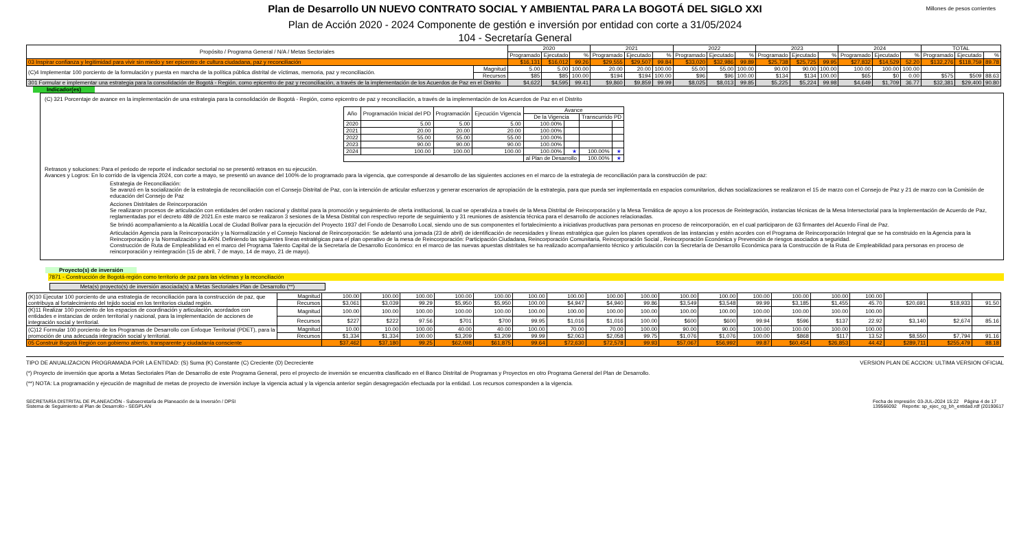Millones de pesos corrientes
Plan de Desarrollo UN NUEVO CONTRATO SOCIAL Y AMBIENTAL PARA LA BOGOTÁ DEL SIGLO XXI
Plan de Acción 2020 - 2024 Componente de gestión e inversión por entidad con corte a 31/05/2024
104 - Secretaría General
| Propósito / Programa General / N/A / Metas Sectoriales | | 2020 | | | 2021 | | | 2022 | | | 2023 | | | 2024 | | | TOTAL | | |
| --- | --- | --- | --- | --- | --- | --- | --- | --- | --- | --- | --- | --- | --- | --- | --- | --- | --- | --- | --- |
| | | Programado | Ejecutado | % | Programado | Ejecutado | % | Programado | Ejecutado | % | Programado | Ejecutado | % | Programado | Ejecutado | % | Programado | Ejecutado | % |
| 03 Inspirar confianza y legitimidad para vivir sin miedo y ser epicentro de cultura ciudadana, paz y reconciliación | | $16,131 | $16,012 | 99.26 | $29,555 | $29,507 | 99.84 | $33,020 | $32,986 | 99.89 | $25,738 | $25,725 | 99.95 | $27,832 | $14,529 | 52.20 | $132,276 | $118,759 | 89.78 |
| (C)4 Implementar 100 porciento de la formulación y puesta en marcha de la política pública distrital de víctimas, memoria, paz y reconciliación. | Magnitud | 5.00 | 5.00 | 100.00 | 20.00 | 20.00 | 100.00 | 55.00 | 55.00 | 100.00 | 90.00 | 90.00 | 100.00 | 100.00 | 100.00 | 100.00 | | | |
| | Recursos | $85 | $85 | 100.00 | $194 | $194 | 100.00 | $96 | $96 | 100.00 | $134 | $134 | 100.00 | $65 | $0 | 0.00 | $575 | $509 | 88.63 |
| 301 Formular e implementar una estrategia para la consolidación de Bogotá - Región, como epicentro de paz y reconciliación, a través de la implementación de los Acuerdos de Paz en el Distrito | | $4,622 | $4,595 | 99.41 | $9,860 | $9,859 | 99.99 | $8,025 | $8,013 | 99.85 | $5,225 | $5,224 | 99.98 | $4,649 | $1,709 | 36.77 | $32,381 | $29,400 | 90.80 |
Indicador(es)
(C) 321 Porcentaje de avance en la implementación de una estrategia para la consolidación de Bogotá - Región, como epicentro de paz y reconciliación, a través de la implementación de los Acuerdos de Paz en el Distrito
| Año | Programación Inicial del PD | Programación | Ejecución Vigencia | Avance | | | |
| --- | --- | --- | --- | --- | --- | --- | --- |
| | | | | De la Vigencia | | Transcurrido PD | |
| 2020 | 5.00 | 5.00 | 5.00 | 100.00% | | | |
| 2021 | 20.00 | 20.00 | 20.00 | 100.00% | | | |
| 2022 | 55.00 | 55.00 | 55.00 | 100.00% | | | |
| 2023 | 90.00 | 90.00 | 90.00 | 100.00% | | | |
| 2024 | 100.00 | 100.00 | 100.00 | 100.00% | ★ | 100.00% | ★ |
| | | | | al Plan de Desarrollo | | 100.00% | ★ |
Retrasos y soluciones: Para el periodo de reporte el indicador sectorial no se presentó retrasos en su ejecución.
Avances y Logros: En lo corrido de la vigencia 2024, con corte a mayo, se presentó un avance del 100% de lo programado para la vigencia, que corresponde al desarrollo de las siguientes acciones en el marco de la estrategia de reconciliación para la construcción de paz:
Estrategia de Reconciliación:
Se avanzó en la socialización de la estrategia de reconciliación con el Consejo Distrital de Paz, con la intención de articular esfuerzos y generar escenarios de apropiación de la estrategia, para que pueda ser implementada en espacios comunitarios, dichas socializaciones se realizaron el 15 de marzo con el Consejo de Paz y 21 de marzo con la Comisión de educación del Consejo de Paz
Acciones Distritales de Reincorporación
Se realizaron procesos de articulación con entidades del orden nacional y distrital para la promoción y seguimiento de oferta institucional, la cual se operativiza a través de la Mesa Distrital de Reincorporación y la Mesa Temática de apoyo a los procesos de Reintegración, instancias técnicas de la Mesa Intersectorial para la Implementación de Acuerdo de Paz, reglamentadas por el decreto 489 de 2021.En este marco se realizaron 3 sesiones de la Mesa Distrital con respectivo reporte de seguimiento y 31 reuniones de asistencia técnica para el desarrollo de acciones relacionadas.
Se brindó acompañamiento a la Alcaldía Local de Ciudad Bolívar para la ejecución del Proyecto 1937 del Fondo de Desarrollo Local, siendo uno de sus componentes el fortalecimiento a iniciativas productivas para personas en proceso de reincorporación, en el cual participaron de 63 firmantes del Acuerdo Final de Paz.
Articulación Agencia para la Reincorporación y la Normalización y el Consejo Nacional de Reincorporación: Se adelantó una jornada (23 de abril) de identificación de necesidades y líneas estratégica que guíen los planes operativos de las instancias y estén acordes con el Programa de Reincorporación Integral que se ha construido en la Agencia para la Reincorporación y la Normalización y la ARN. Definiendo las siguientes líneas estratégicas para el plan operativo de la mesa de Reincorporación: Participación Ciudadana, Reincorporación Comunitaria, Reincorporación Social , Reincorporación Económica y Prevención de riesgos asociados a seguridad.
Construcción de Ruta de Empleabilidad en el marco del Programa Talento Capital de la Secretaría de Desarrollo Económico: en el marco de las nuevas apuestas distritales se ha realizado acompañamiento técnico y articulación con la Secretaría de Desarrollo Económica para la Construcción de la Ruta de Empleabilidad para personas en proceso de reincorporación y reintegración (15 de abril, 7 de mayo, 14 de mayo, 21 de mayo).
Proyecto(s) de inversión
7871 - Construcción de Bogotá-región como territorio de paz para las víctimas y la reconciliación
Meta(s) proyecto(s) de inversión asociada(s) a Metas Sectoriales Plan de Desarrollo (**)
| (K)10 Ejecutar 100 porciento de una estrategia de reconciliación para la construcción de paz, que contribuya al fortalecimiento del tejido social en los territorios ciudad región. | Magnitud | 100.00 | 100.00 | 100.00 | 100.00 | 100.00 | 100.00 | 100.00 | 100.00 | 100.00 | 100.00 | 100.00 | 100.00 | 100.00 | 100.00 | 100.00 | | | |
| | Recursos | $3,061 | $3,039 | 99.29 | $5,950 | $5,950 | 100.00 | $4,947 | $4,940 | 99.86 | $3,549 | $3,548 | 99.99 | $3,185 | $1,455 | 45.70 | $20,691 | $18,933 | 91.50 |
| (K)11 Realizar 100 porciento de los espacios de coordinación y articulación, acordados con entidades e instancias de orden territorial y nacional, para la implementación de acciones de integración social y territorial. | Magnitud | 100.00 | 100.00 | 100.00 | 100.00 | 100.00 | 100.00 | 100.00 | 100.00 | 100.00 | 100.00 | 100.00 | 100.00 | 100.00 | 100.00 | 100.00 | | | |
| | Recursos | $227 | $222 | 97.56 | $701 | $700 | 99.95 | $1,016 | $1,016 | 100.00 | $600 | $600 | 99.94 | $596 | $137 | 22.92 | $3,140 | $2,674 | 85.16 |
| (C)12 Formular 100 porciento de los Programas de Desarrollo con Enfoque Territorial (PDET), para la promoción de una adecuada integración social y territorial. | Magnitud | 10.00 | 10.00 | 100.00 | 40.00 | 40.00 | 100.00 | 70.00 | 70.00 | 100.00 | 90.00 | 90.00 | 100.00 | 100.00 | 100.00 | 100.00 | | | |
| | Recursos | $1,334 | $1,334 | 100.00 | $3,209 | $3,209 | 99.99 | $2,063 | $2,058 | 99.75 | $1,076 | $1,076 | 100.00 | $868 | $117 | 13.52 | $8,550 | $7,794 | 91.16 |
| 05 Construir Bogotá Región con gobierno abierto, transparente y ciudadanía consciente | | $37,462 | $37,180 | 99.25 | $62,098 | $61,875 | 99.64 | $72,630 | $72,578 | 99.93 | $57,067 | $56,992 | 99.87 | $60,454 | $26,853 | 44.42 | $289,711 | $255,479 | 88.18 |
TIPO DE ANUALIZACION PROGRAMADA POR LA ENTIDAD: (S) Suma (K) Constante (C) Creciente (D) Decreciente VERSION PLAN DE ACCION: ULTIMA VERSION OFICIAL
(*) Proyecto de inversión que aporta a Metas Sectoriales Plan de Desarrollo de este Programa General, pero el proyecto de inversión se encuentra clasificado en el Banco Distrital de Programas y Proyectos en otro Programa General del Plan de Desarrollo.
(**) NOTA: La programación y ejecución de magnitud de metas de proyecto de inversión incluye la vigencia actual y la vigencia anterior según desagregación efectuada por la entidad. Los recursos corresponden a la vigencia.
SECRETARÍA DISTRITAL DE PLANEACIÓN - Subsecretaría de Planeación de la Inversión / DPSI
Sistema de Seguimiento al Plan de Desarrollo - SEGPLAN Fecha de impresión: 03-JUL-2024 15:22 Página 4 de 17
139566092 Reporte: sp_ejec_cg_bh_entidad.rdf (20190617